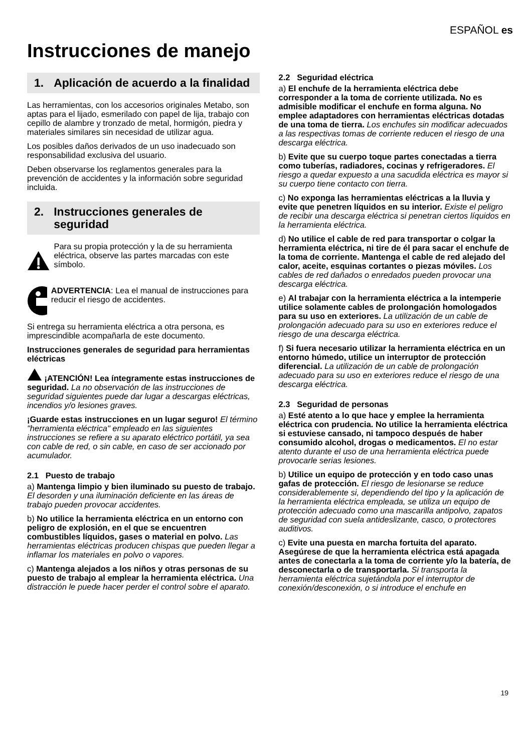ESPAÑOL es
Instrucciones de manejo
1. Aplicación de acuerdo a la finalidad
Las herramientas, con los accesorios originales Metabo, son aptas para el lijado, esmerilado con papel de lija, trabajo con cepillo de alambre y tronzado de metal, hormigón, piedra y materiales similares sin necesidad de utilizar agua.
Los posibles daños derivados de un uso inadecuado son responsabilidad exclusiva del usuario.
Deben observarse los reglamentos generales para la prevención de accidentes y la información sobre seguridad incluida.
2. Instrucciones generales de seguridad
Para su propia protección y la de su herramienta eléctrica, observe las partes marcadas con este símbolo.
ADVERTENCIA: Lea el manual de instrucciones para reducir el riesgo de accidentes.
Si entrega su herramienta eléctrica a otra persona, es imprescindible acompañarla de este documento.
Instrucciones generales de seguridad para herramientas eléctricas
¡ATENCIÓN! Lea íntegramente estas instrucciones de seguridad. La no observación de las instrucciones de seguridad siguientes puede dar lugar a descargas eléctricas, incendios y/o lesiones graves.
¡Guarde estas instrucciones en un lugar seguro! El término "herramienta eléctrica" empleado en las siguientes instrucciones se refiere a su aparato eléctrico portátil, ya sea con cable de red, o sin cable, en caso de ser accionado por acumulador.
2.1 Puesto de trabajo
a) Mantenga limpio y bien iluminado su puesto de trabajo. El desorden y una iluminación deficiente en las áreas de trabajo pueden provocar accidentes.
b) No utilice la herramienta eléctrica en un entorno con peligro de explosión, en el que se encuentren combustibles líquidos, gases o material en polvo. Las herramientas eléctricas producen chispas que pueden llegar a inflamar los materiales en polvo o vapores.
c) Mantenga alejados a los niños y otras personas de su puesto de trabajo al emplear la herramienta eléctrica. Una distracción le puede hacer perder el control sobre el aparato.
2.2 Seguridad eléctrica
a) El enchufe de la herramienta eléctrica debe corresponder a la toma de corriente utilizada. No es admisible modificar el enchufe en forma alguna. No emplee adaptadores con herramientas eléctricas dotadas de una toma de tierra. Los enchufes sin modificar adecuados a las respectivas tomas de corriente reducen el riesgo de una descarga eléctrica.
b) Evite que su cuerpo toque partes conectadas a tierra como tuberías, radiadores, cocinas y refrigeradores. El riesgo a quedar expuesto a una sacudida eléctrica es mayor si su cuerpo tiene contacto con tierra.
c) No exponga las herramientas eléctricas a la lluvia y evite que penetren líquidos en su interior. Existe el peligro de recibir una descarga eléctrica si penetran ciertos líquidos en la herramienta eléctrica.
d) No utilice el cable de red para transportar o colgar la herramienta eléctrica, ni tire de él para sacar el enchufe de la toma de corriente. Mantenga el cable de red alejado del calor, aceite, esquinas cortantes o piezas móviles. Los cables de red dañados o enredados pueden provocar una descarga eléctrica.
e) Al trabajar con la herramienta eléctrica a la intemperie utilice solamente cables de prolongación homologados para su uso en exteriores. La utilización de un cable de prolongación adecuado para su uso en exteriores reduce el riesgo de una descarga eléctrica.
f) Si fuera necesario utilizar la herramienta eléctrica en un entorno húmedo, utilice un interruptor de protección diferencial. La utilización de un cable de prolongación adecuado para su uso en exteriores reduce el riesgo de una descarga eléctrica.
2.3 Seguridad de personas
a) Esté atento a lo que hace y emplee la herramienta eléctrica con prudencia. No utilice la herramienta eléctrica si estuviese cansado, ni tampoco después de haber consumido alcohol, drogas o medicamentos. El no estar atento durante el uso de una herramienta eléctrica puede provocarle serias lesiones.
b) Utilice un equipo de protección y en todo caso unas gafas de protección. El riesgo de lesionarse se reduce considerablemente si, dependiendo del tipo y la aplicación de la herramienta eléctrica empleada, se utiliza un equipo de protección adecuado como una mascarilla antipolvo, zapatos de seguridad con suela antideslizante, casco, o protectores auditivos.
c) Evite una puesta en marcha fortuita del aparato. Asegúrese de que la herramienta eléctrica está apagada antes de conectarla a la toma de corriente y/o la batería, de desconectarla o de transportarla. Si transporta la herramienta eléctrica sujetándola por el interruptor de conexión/desconexión, o si introduce el enchufe en
19